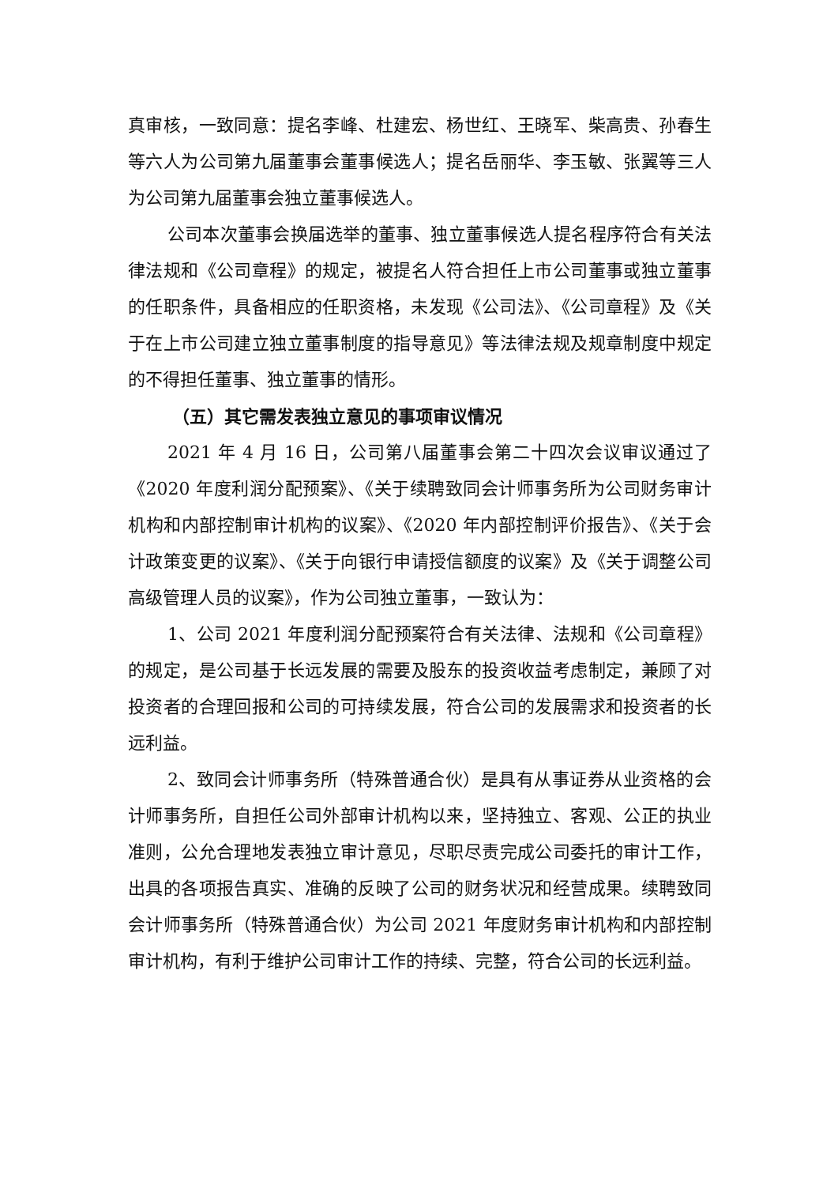真审核，一致同意：提名李峰、杜建宏、杨世红、王晓军、柴高贵、孙春生等六人为公司第九届董事会董事候选人；提名岳丽华、李玉敏、张翼等三人为公司第九届董事会独立董事候选人。
公司本次董事会换届选举的董事、独立董事候选人提名程序符合有关法律法规和《公司章程》的规定，被提名人符合担任上市公司董事或独立董事的任职条件，具备相应的任职资格，未发现《公司法》、《公司章程》及《关于在上市公司建立独立董事制度的指导意见》等法律法规及规章制度中规定的不得担任董事、独立董事的情形。
（五）其它需发表独立意见的事项审议情况
2021 年 4 月 16 日，公司第八届董事会第二十四次会议审议通过了《2020 年度利润分配预案》、《关于续聘致同会计师事务所为公司财务审计机构和内部控制审计机构的议案》、《2020 年内部控制评价报告》、《关于会计政策变更的议案》、《关于向银行申请授信额度的议案》及《关于调整公司高级管理人员的议案》，作为公司独立董事，一致认为：
1、公司 2021 年度利润分配预案符合有关法律、法规和《公司章程》的规定，是公司基于长远发展的需要及股东的投资收益考虑制定，兼顾了对投资者的合理回报和公司的可持续发展，符合公司的发展需求和投资者的长远利益。
2、致同会计师事务所（特殊普通合伙）是具有从事证券从业资格的会计师事务所，自担任公司外部审计机构以来，坚持独立、客观、公正的执业准则，公允合理地发表独立审计意见，尽职尽责完成公司委托的审计工作，出具的各项报告真实、准确的反映了公司的财务状况和经营成果。续聘致同会计师事务所（特殊普通合伙）为公司 2021 年度财务审计机构和内部控制审计机构，有利于维护公司审计工作的持续、完整，符合公司的长远利益。